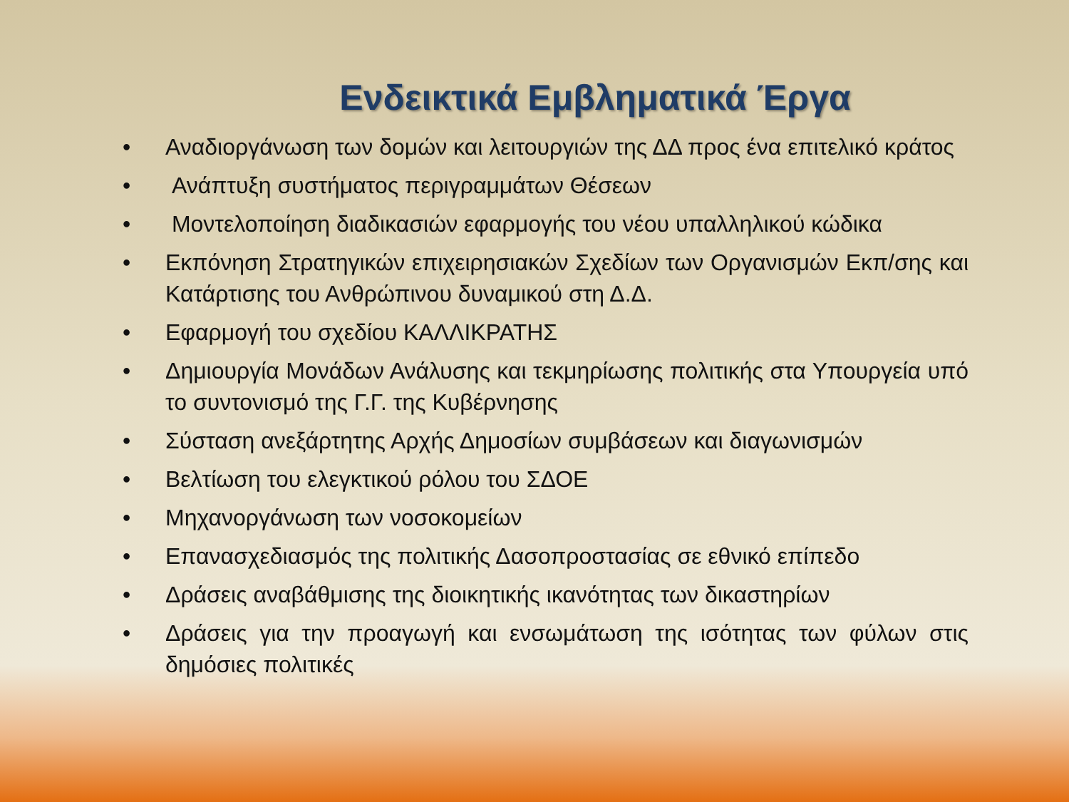Ενδεικτικά Εμβληματικά Έργα
• Αναδιοργάνωση των δομών και λειτουργιών της ΔΔ προς ένα επιτελικό κράτος
• Ανάπτυξη συστήματος περιγραμμάτων Θέσεων
• Μοντελοποίηση διαδικασιών εφαρμογής του νέου υπαλληλικού κώδικα
• Εκπόνηση Στρατηγικών επιχειρησιακών Σχεδίων των Οργανισμών Εκπ/σης και Κατάρτισης του Ανθρώπινου δυναμικού στη Δ.Δ.
• Εφαρμογή του σχεδίου ΚΑΛΛΙΚΡΑΤΗΣ
• Δημιουργία Μονάδων Ανάλυσης και τεκμηρίωσης πολιτικής στα Υπουργεία υπό το συντονισμό της Γ.Γ. της Κυβέρνησης
• Σύσταση ανεξάρτητης Αρχής Δημοσίων συμβάσεων και διαγωνισμών
• Βελτίωση του ελεγκτικού ρόλου του ΣΔΟΕ
• Μηχανοργάνωση των νοσοκομείων
• Επανασχεδιασμός της πολιτικής Δασοπροστασίας σε εθνικό επίπεδο
• Δράσεις αναβάθμισης της διοικητικής ικανότητας των δικαστηρίων
• Δράσεις για την προαγωγή και ενσωμάτωση της ισότητας των φύλων στις δημόσιες πολιτικές